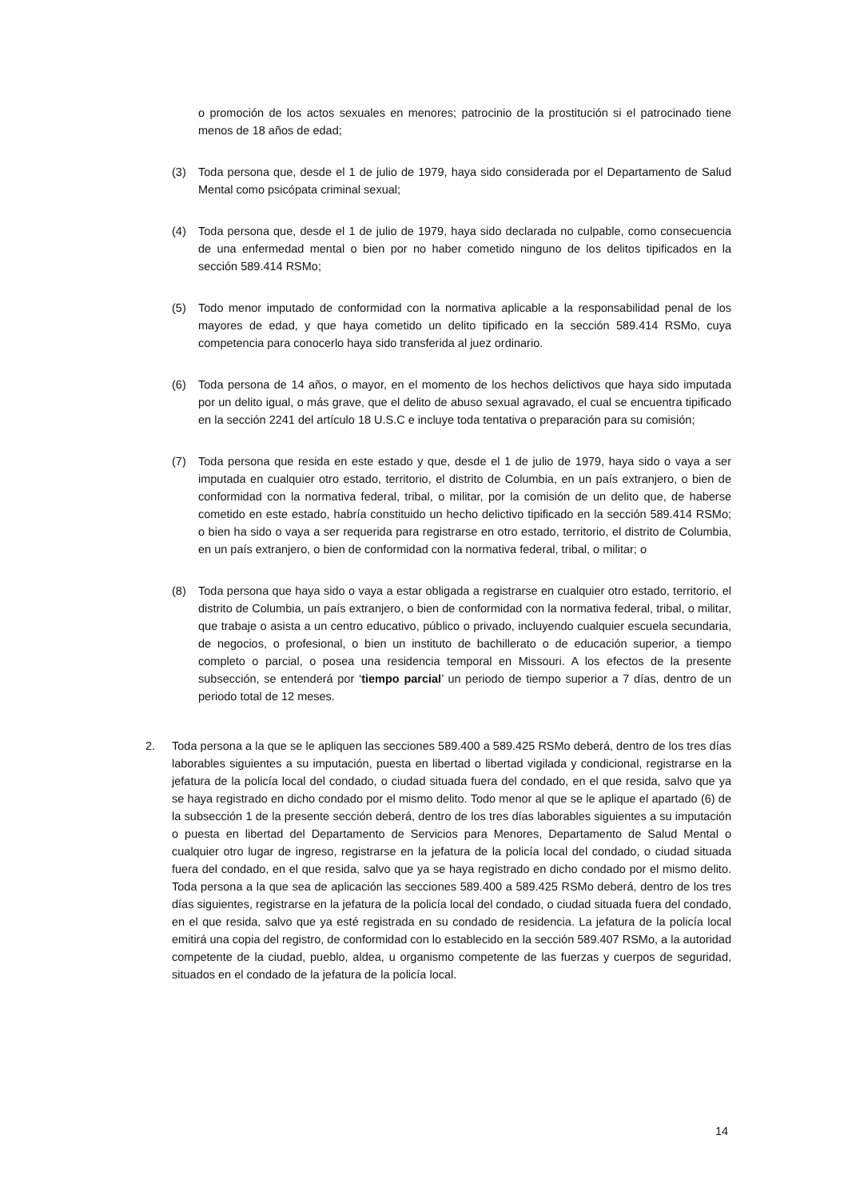o promoción de los actos sexuales en menores; patrocinio de la prostitución si el patrocinado tiene menos de 18 años de edad;
(3) Toda persona que, desde el 1 de julio de 1979, haya sido considerada por el Departamento de Salud Mental como psicópata criminal sexual;
(4) Toda persona que, desde el 1 de julio de 1979, haya sido declarada no culpable, como consecuencia de una enfermedad mental o bien por no haber cometido ninguno de los delitos tipificados en la sección 589.414 RSMo;
(5) Todo menor imputado de conformidad con la normativa aplicable a la responsabilidad penal de los mayores de edad, y que haya cometido un delito tipificado en la sección 589.414 RSMo, cuya competencia para conocerlo haya sido transferida al juez ordinario.
(6) Toda persona de 14 años, o mayor, en el momento de los hechos delictivos que haya sido imputada por un delito igual, o más grave, que el delito de abuso sexual agravado, el cual se encuentra tipificado en la sección 2241 del artículo 18 U.S.C e incluye toda tentativa o preparación para su comisión;
(7) Toda persona que resida en este estado y que, desde el 1 de julio de 1979, haya sido o vaya a ser imputada en cualquier otro estado, territorio, el distrito de Columbia, en un país extranjero, o bien de conformidad con la normativa federal, tribal, o militar, por la comisión de un delito que, de haberse cometido en este estado, habría constituido un hecho delictivo tipificado en la sección 589.414 RSMo; o bien ha sido o vaya a ser requerida para registrarse en otro estado, territorio, el distrito de Columbia, en un país extranjero, o bien de conformidad con la normativa federal, tribal, o militar; o
(8) Toda persona que haya sido o vaya a estar obligada a registrarse en cualquier otro estado, territorio, el distrito de Columbia, un país extranjero, o bien de conformidad con la normativa federal, tribal, o militar, que trabaje o asista a un centro educativo, público o privado, incluyendo cualquier escuela secundaria, de negocios, o profesional, o bien un instituto de bachillerato o de educación superior, a tiempo completo o parcial, o posea una residencia temporal en Missouri. A los efectos de la presente subsección, se entenderá por ‘tiempo parcial’ un periodo de tiempo superior a 7 días, dentro de un periodo total de 12 meses.
2. Toda persona a la que se le apliquen las secciones 589.400 a 589.425 RSMo deberá, dentro de los tres días laborables siguientes a su imputación, puesta en libertad o libertad vigilada y condicional, registrarse en la jefatura de la policía local del condado, o ciudad situada fuera del condado, en el que resida, salvo que ya se haya registrado en dicho condado por el mismo delito. Todo menor al que se le aplique el apartado (6) de la subsección 1 de la presente sección deberá, dentro de los tres días laborables siguientes a su imputación o puesta en libertad del Departamento de Servicios para Menores, Departamento de Salud Mental o cualquier otro lugar de ingreso, registrarse en la jefatura de la policía local del condado, o ciudad situada fuera del condado, en el que resida, salvo que ya se haya registrado en dicho condado por el mismo delito. Toda persona a la que sea de aplicación las secciones 589.400 a 589.425 RSMo deberá, dentro de los tres días siguientes, registrarse en la jefatura de la policía local del condado, o ciudad situada fuera del condado, en el que resida, salvo que ya esté registrada en su condado de residencia. La jefatura de la policía local emitirá una copia del registro, de conformidad con lo establecido en la sección 589.407 RSMo, a la autoridad competente de la ciudad, pueblo, aldea, u organismo competente de las fuerzas y cuerpos de seguridad, situados en el condado de la jefatura de la policía local.
14